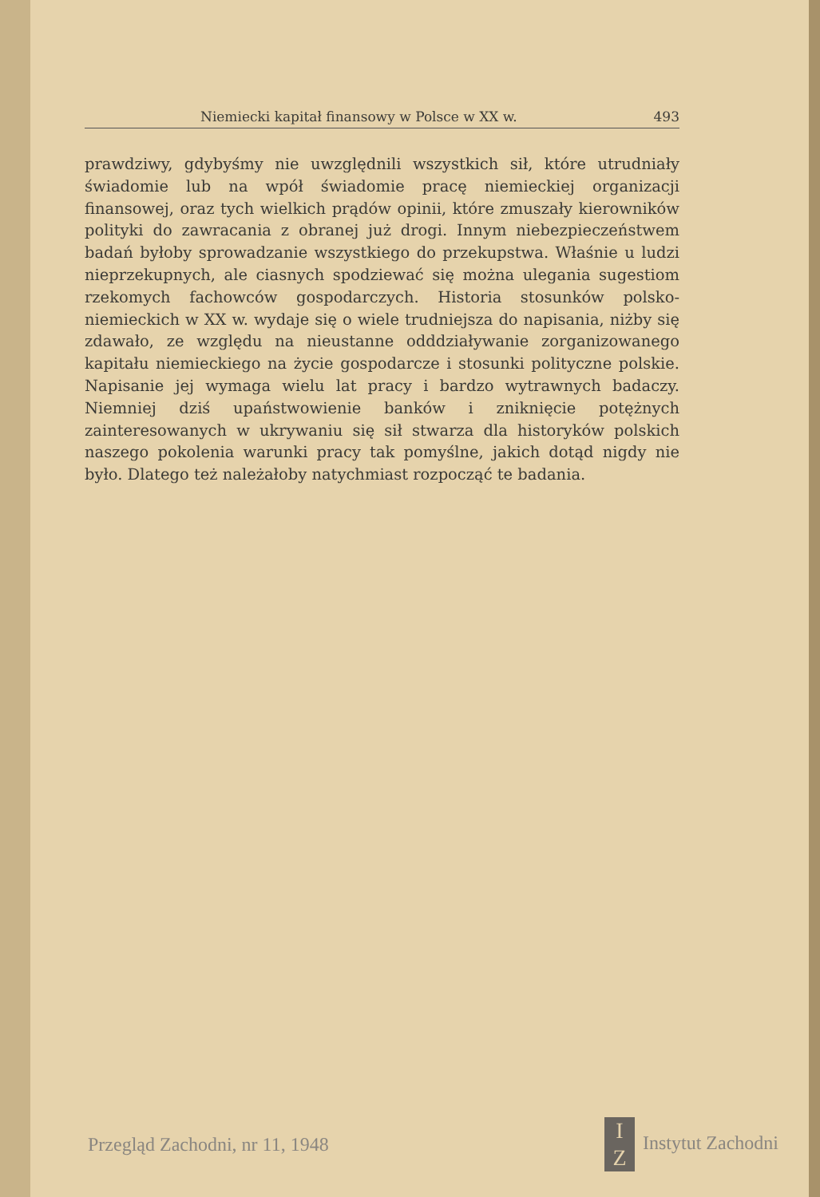Niemiecki kapitał finansowy w Polsce w XX w. 493
prawdziwy, gdybyśmy nie uwzględnili wszystkich sił, które utrudniały świadomie lub na wpół świadomie pracę niemieckiej organizacji finansowej, oraz tych wielkich prądów opinii, które zmuszały kierowników polityki do zawracania z obranej już drogi. Innym niebezpieczeństwem badań byłoby sprowadzanie wszystkiego do przekupstwa. Właśnie u ludzi nieprzekupnych, ale ciasnych spodziewać się można ulegania sugestiom rzekomych fachowców gospodarczych. Historia stosunków polsko-niemieckich w XX w. wydaje się o wiele trudniejsza do napisania, niżby się zdawało, ze względu na nieustanne odddziaływanie zorganizowanego kapitału niemieckiego na życie gospodarcze i stosunki polityczne polskie. Napisanie jej wymaga wielu lat pracy i bardzo wytrawnych badaczy. Niemniej dziś upaństwowienie banków i zniknięcie potężnych zainteresowanych w ukrywaniu się sił stwarza dla historyków polskich naszego pokolenia warunki pracy tak pomyślne, jakich dotąd nigdy nie było. Dlatego też należałoby natychmiast rozpocząć te badania.
Przegląd Zachodni, nr 11, 1948 I
Z Instytut Zachodni